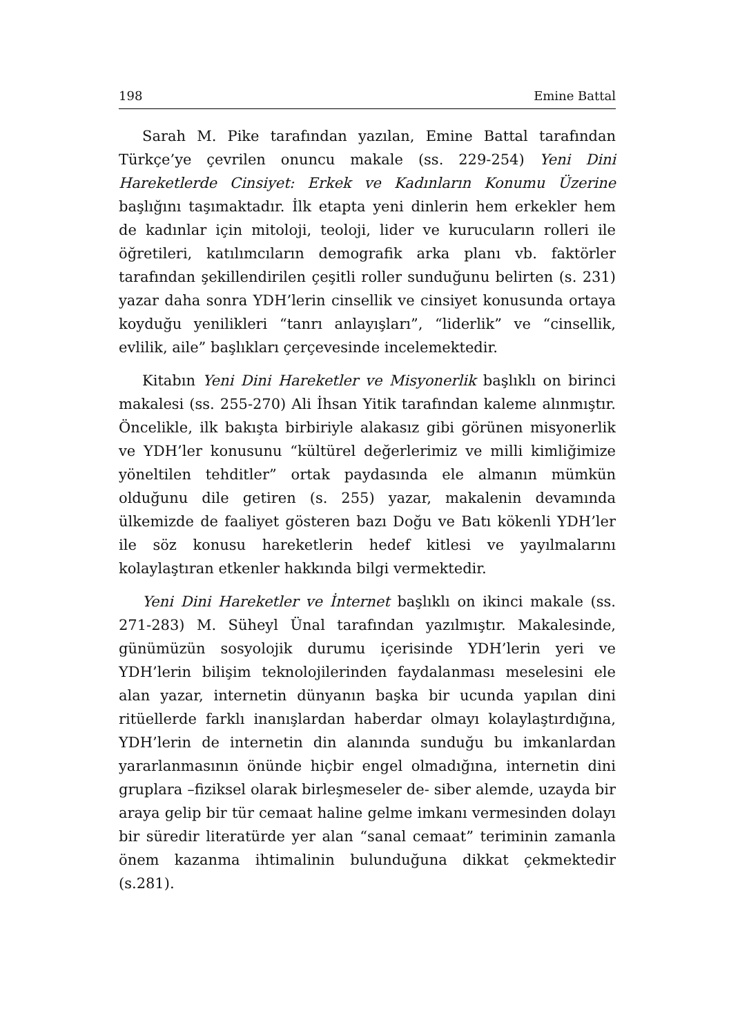198 Emine Battal
Sarah M. Pike tarafından yazılan, Emine Battal tarafından Türkçe’ye çevrilen onuncu makale (ss. 229-254) Yeni Dini Hareketlerde Cinsiyet: Erkek ve Kadınların Konumu Üzerine başlığını taşımaktadır. İlk etapta yeni dinlerin hem erkekler hem de kadınlar için mitoloji, teoloji, lider ve kurucuların rolleri ile öğretileri, katılımcıların demografik arka planı vb. faktörler tarafından şekillendirilen çeşitli roller sunduğunu belirten (s. 231) yazar daha sonra YDH’lerin cinsellik ve cinsiyet konusunda ortaya koyduğu yenilikleri “tanrı anlayışları”, “liderlik” ve “cinsellik, evlilik, aile” başlıkları çerçevesinde incelemektedir.
Kitabın Yeni Dini Hareketler ve Misyonerlik başlıklı on birinci makalesi (ss. 255-270) Ali İhsan Yitik tarafından kaleme alınmıştır. Öncelikle, ilk bakışta birbiriyle alakasız gibi görünen misyonerlik ve YDH’ler konusunu “kültürel değerlerimiz ve milli kimliğimize yöneltilen tehditler” ortak paydasında ele almanın mümkün olduğunu dile getiren (s. 255) yazar, makalenin devamında ülkemizde de faaliyet gösteren bazı Doğu ve Batı kökenli YDH’ler ile söz konusu hareketlerin hedef kitlesi ve yayılmalarını kolaylaştıran etkenler hakkında bilgi vermektedir.
Yeni Dini Hareketler ve İnternet başlıklı on ikinci makale (ss. 271-283) M. Süheyl Ünal tarafından yazılmıştır. Makalesinde, günümüzün sosyolojik durumu içerisinde YDH’lerin yeri ve YDH’lerin bilişim teknolojilerinden faydalanması meselesini ele alan yazar, internetin dünyanın başka bir ucunda yapılan dini ritüellerde farklı inanışlardan haberdar olmayı kolaylaştırdığına, YDH’lerin de internetin din alanında sunduğu bu imkanlardan yararlanmasının önünde hiçbir engel olmadığına, internetin dini gruplara –fiziksel olarak birleşmeseler de- siber alemde, uzayda bir araya gelip bir tür cemaat haline gelme imkanı vermesinden dolayı bir süredir literatürde yer alan “sanal cemaat” teriminin zamanla önem kazanma ihtimalinin bulunduğuna dikkat çekmektedir (s.281).